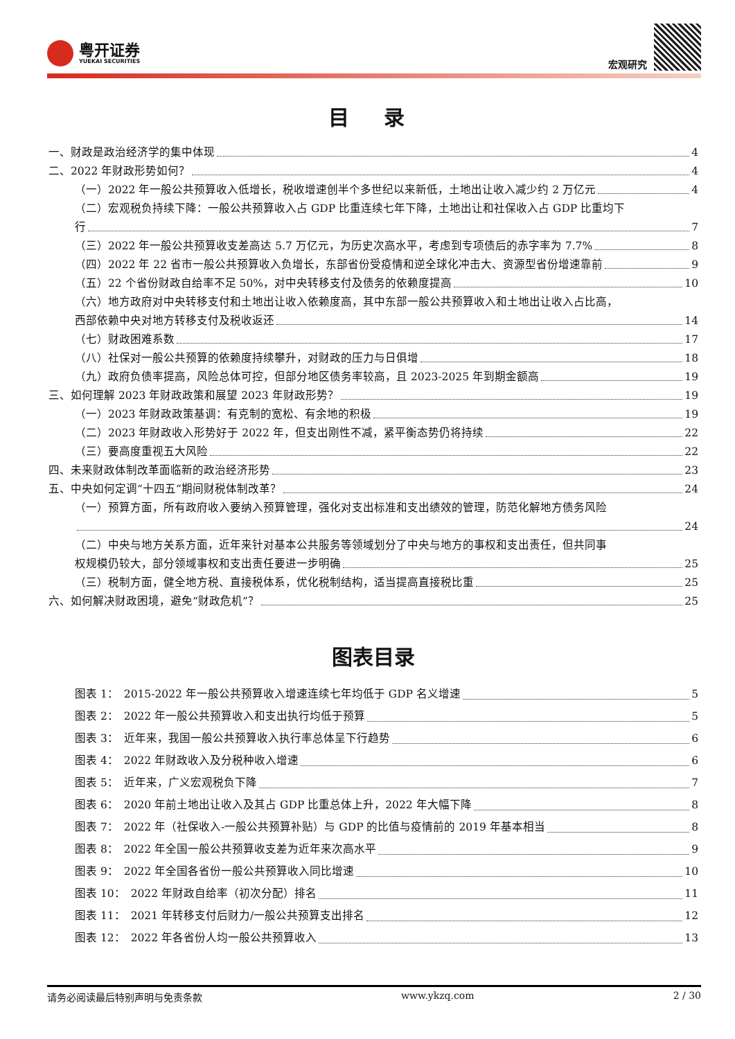粤开证券
YUEKAI SECURITIES
宏观研究
目 录
一、财政是政治经济学的集中体现 4
二、2022 年财政形势如何？ 4
（一）2022 年一般公共预算收入低增长，税收增速创半个多世纪以来新低，土地出让收入减少约 2 万亿元 4
（二）宏观税负持续下降：一般公共预算收入占 GDP 比重连续七年下降，土地出让和社保收入占 GDP 比重均下
行 7
（三）2022 年一般公共预算收支差高达 5.7 万亿元，为历史次高水平，考虑到专项债后的赤字率为 7.7% 8
（四）2022 年 22 省市一般公共预算收入负增长，东部省份受疫情和逆全球化冲击大、资源型省份增速靠前 9
（五）22 个省份财政自给率不足 50%，对中央转移支付及债务的依赖度提高 10
（六）地方政府对中央转移支付和土地出让收入依赖度高，其中东部一般公共预算收入和土地出让收入占比高，
西部依赖中央对地方转移支付及税收返还 14
（七）财政困难系数 17
（八）社保对一般公共预算的依赖度持续攀升，对财政的压力与日俱增 18
（九）政府负债率提高，风险总体可控，但部分地区债务率较高，且 2023-2025 年到期金额高 19
三、如何理解 2023 年财政政策和展望 2023 年财政形势？ 19
（一）2023 年财政政策基调：有克制的宽松、有余地的积极 19
（二）2023 年财政收入形势好于 2022 年，但支出刚性不减，紧平衡态势仍将持续 22
（三）要高度重视五大风险 22
四、未来财政体制改革面临新的政治经济形势 23
五、中央如何定调“十四五”期间财税体制改革？ 24
（一）预算方面，所有政府收入要纳入预算管理，强化对支出标准和支出绩效的管理，防范化解地方债务风险
24
（二）中央与地方关系方面，近年来针对基本公共服务等领域划分了中央与地方的事权和支出责任，但共同事
权规模仍较大，部分领域事权和支出责任要进一步明确 25
（三）税制方面，健全地方税、直接税体系，优化税制结构，适当提高直接税比重 25
六、如何解决财政困境，避免“财政危机”？ 25
图表目录
图表 1：　2015-2022 年一般公共预算收入增速连续七年均低于 GDP 名义增速 5
图表 2：　2022 年一般公共预算收入和支出执行均低于预算 5
图表 3：　近年来，我国一般公共预算收入执行率总体呈下行趋势 6
图表 4：　2022 年财政收入及分税种收入增速 6
图表 5：　近年来，广义宏观税负下降 7
图表 6：　2020 年前土地出让收入及其占 GDP 比重总体上升，2022 年大幅下降 8
图表 7：　2022 年（社保收入-一般公共预算补贴）与 GDP 的比值与疫情前的 2019 年基本相当 8
图表 8：　2022 年全国一般公共预算收支差为近年来次高水平 9
图表 9：　2022 年全国各省份一般公共预算收入同比增速 10
图表 10：　2022 年财政自给率（初次分配）排名 11
图表 11：　2021 年转移支付后财力/一般公共预算支出排名 12
图表 12：　2022 年各省份人均一般公共预算收入 13
请务必阅读最后特别声明与免责条款 www.ykzq.com 2 / 30